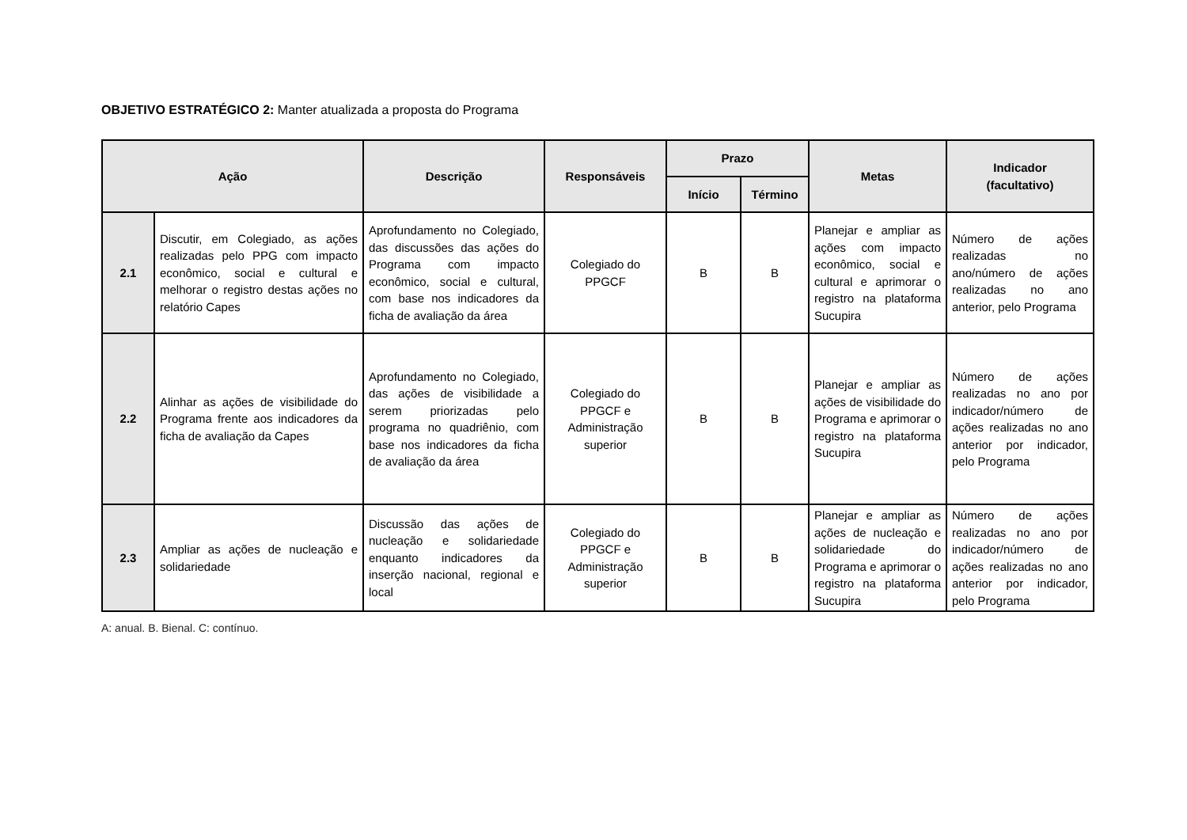OBJETIVO ESTRATÉGICO 2: Manter atualizada a proposta do Programa
| Ação | | Descrição | Responsáveis | Prazo | | Metas | Indicador (facultativo) |
| --- | --- | --- | --- | --- | --- | --- | --- |
| | | | | Início | Término | | |
| 2.1 | Discutir, em Colegiado, as ações realizadas pelo PPG com impacto econômico, social e cultural e melhorar o registro destas ações no relatório Capes | Aprofundamento no Colegiado, das discussões das ações do Programa com impacto econômico, social e cultural, com base nos indicadores da ficha de avaliação da área | Colegiado do PPGCF | B | B | Planejar e ampliar as ações com impacto econômico, social e cultural e aprimorar o registro na plataforma Sucupira | Número de ações realizadas no ano/número de ações realizadas no ano anterior, pelo Programa |
| 2.2 | Alinhar as ações de visibilidade do Programa frente aos indicadores da ficha de avaliação da Capes | Aprofundamento no Colegiado, das ações de visibilidade a serem priorizadas pelo programa no quadriênio, com base nos indicadores da ficha de avaliação da área | Colegiado do PPGCF e Administração superior | B | B | Planejar e ampliar as ações de visibilidade do Programa e aprimorar o registro na plataforma Sucupira | Número de ações realizadas no ano por indicador/número de ações realizadas no ano anterior por indicador, pelo Programa |
| 2.3 | Ampliar as ações de nucleação e solidariedade | Discussão das ações de nucleação e solidariedade enquanto indicadores da inserção nacional, regional e local | Colegiado do PPGCF e Administração superior | B | B | Planejar e ampliar as ações de nucleação e solidariedade do Programa e aprimorar o registro na plataforma Sucupira | Número de ações realizadas no ano por indicador/número de ações realizadas no ano anterior por indicador, pelo Programa |
A: anual. B. Bienal. C: contínuo.